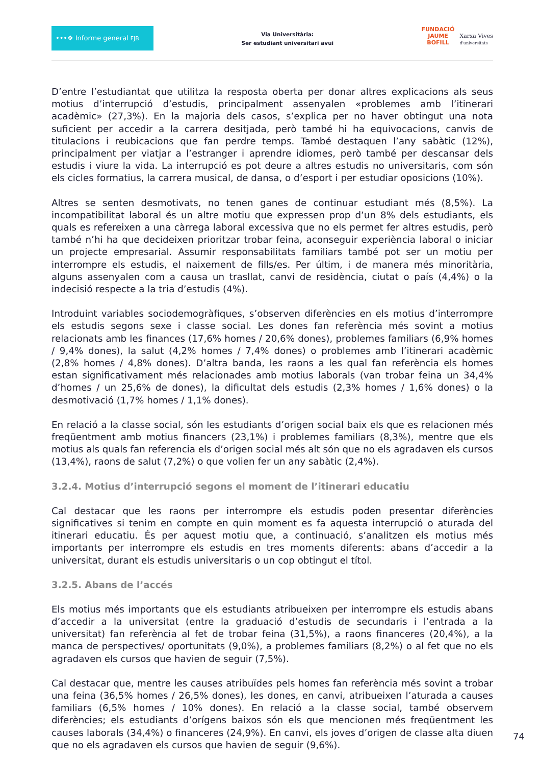•••❖ Informe general FJB
Via Universitària:
Ser estudiant universitari avui
FUNDACIÓ
JAUME
BOFILL
Xarxa Vives
d'universitats
D’entre l’estudiantat que utilitza la resposta oberta per donar altres explicacions als seus motius d’interrupció d’estudis, principalment assenyalen «problemes amb l’itinerari acadèmic» (27,3%). En la majoria dels casos, s’explica per no haver obtingut una nota suficient per accedir a la carrera desitjada, però també hi ha equivocacions, canvis de titulacions i reubicacions que fan perdre temps. També destaquen l’any sabàtic (12%), principalment per viatjar a l’estranger i aprendre idiomes, però també per descansar dels estudis i viure la vida. La interrupció es pot deure a altres estudis no universitaris, com són els cicles formatius, la carrera musical, de dansa, o d’esport i per estudiar oposicions (10%).
Altres se senten desmotivats, no tenen ganes de continuar estudiant més (8,5%). La incompatibilitat laboral és un altre motiu que expressen prop d’un 8% dels estudiants, els quals es refereixen a una càrrega laboral excessiva que no els permet fer altres estudis, però també n’hi ha que decideixen prioritzar trobar feina, aconseguir experiència laboral o iniciar un projecte empresarial. Assumir responsabilitats familiars també pot ser un motiu per interrompre els estudis, el naixement de fills/es. Per últim, i de manera més minoritària, alguns assenyalen com a causa un trasllat, canvi de residència, ciutat o país (4,4%) o la indecisió respecte a la tria d’estudis (4%).
Introduint variables sociodemogràfiques, s’observen diferències en els motius d’interrompre els estudis segons sexe i classe social. Les dones fan referència més sovint a motius relacionats amb les finances (17,6% homes / 20,6% dones), problemes familiars (6,9% homes / 9,4% dones), la salut (4,2% homes / 7,4% dones) o problemes amb l’itinerari acadèmic (2,8% homes / 4,8% dones). D’altra banda, les raons a les qual fan referència els homes estan significativament més relacionades amb motius laborals (van trobar feina un 34,4% d’homes / un 25,6% de dones), la dificultat dels estudis (2,3% homes / 1,6% dones) o la desmotivació (1,7% homes / 1,1% dones).
En relació a la classe social, són les estudiants d’origen social baix els que es relacionen més freqüentment amb motius financers (23,1%) i problemes familiars (8,3%), mentre que els motius als quals fan referencia els d’origen social més alt són que no els agradaven els cursos (13,4%), raons de salut (7,2%) o que volien fer un any sabàtic (2,4%).
3.2.4. Motius d’interrupció segons el moment de l’itinerari educatiu
Cal destacar que les raons per interrompre els estudis poden presentar diferències significatives si tenim en compte en quin moment es fa aquesta interrupció o aturada del itinerari educatiu. És per aquest motiu que, a continuació, s’analitzen els motius més importants per interrompre els estudis en tres moments diferents: abans d’accedir a la universitat, durant els estudis universitaris o un cop obtingut el títol.
3.2.5. Abans de l’accés
Els motius més importants que els estudiants atribueixen per interrompre els estudis abans d’accedir a la universitat (entre la graduació d’estudis de secundaris i l’entrada a la universitat) fan referència al fet de trobar feina (31,5%), a raons financeres (20,4%), a la manca de perspectives/ oportunitats (9,0%), a problemes familiars (8,2%) o al fet que no els agradaven els cursos que havien de seguir (7,5%).
Cal destacar que, mentre les causes atribuïdes pels homes fan referència més sovint a trobar una feina (36,5% homes / 26,5% dones), les dones, en canvi, atribueixen l’aturada a causes familiars (6,5% homes / 10% dones). En relació a la classe social, també observem diferències; els estudiants d’orígens baixos són els que mencionen més freqüentment les causes laborals (34,4%) o financeres (24,9%). En canvi, els joves d’origen de classe alta diuen que no els agradaven els cursos que havien de seguir (9,6%).
74